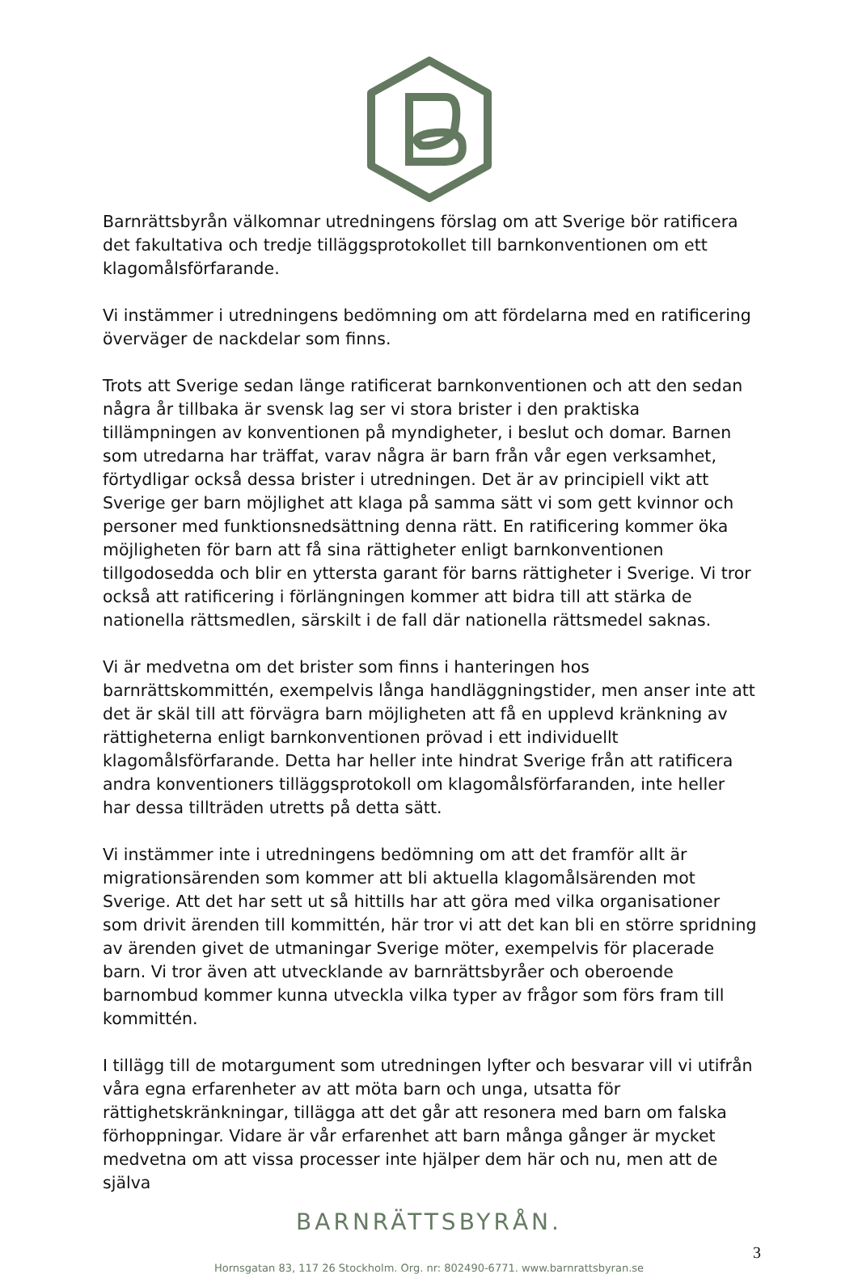Barnrättsbyrån välkomnar utredningens förslag om att Sverige bör ratificera det fakultativa och tredje tilläggsprotokollet till barnkonventionen om ett klagomålsförfarande.
Vi instämmer i utredningens bedömning om att fördelarna med en ratificering överväger de nackdelar som finns.
Trots att Sverige sedan länge ratificerat barnkonventionen och att den sedan några år tillbaka är svensk lag ser vi stora brister i den praktiska tillämpningen av konventionen på myndigheter, i beslut och domar. Barnen som utredarna har träffat, varav några är barn från vår egen verksamhet, förtydligar också dessa brister i utredningen. Det är av principiell vikt att Sverige ger barn möjlighet att klaga på samma sätt vi som gett kvinnor och personer med funktionsnedsättning denna rätt. En ratificering kommer öka möjligheten för barn att få sina rättigheter enligt barnkonventionen tillgodosedda och blir en yttersta garant för barns rättigheter i Sverige. Vi tror också att ratificering i förlängningen kommer att bidra till att stärka de nationella rättsmedlen, särskilt i de fall där nationella rättsmedel saknas.
Vi är medvetna om det brister som finns i hanteringen hos barnrättskommittén, exempelvis långa handläggningstider, men anser inte att det är skäl till att förvägra barn möjligheten att få en upplevd kränkning av rättigheterna enligt barnkonventionen prövad i ett individuellt klagomålsförfarande. Detta har heller inte hindrat Sverige från att ratificera andra konventioners tilläggsprotokoll om klagomålsförfaranden, inte heller har dessa tillträden utretts på detta sätt.
Vi instämmer inte i utredningens bedömning om att det framför allt är migrationsärenden som kommer att bli aktuella klagomålsärenden mot Sverige. Att det har sett ut så hittills har att göra med vilka organisationer som drivit ärenden till kommittén, här tror vi att det kan bli en större spridning av ärenden givet de utmaningar Sverige möter, exempelvis för placerade barn. Vi tror även att utvecklande av barnrättsbyråer och oberoende barnombud kommer kunna utveckla vilka typer av frågor som förs fram till kommittén.
I tillägg till de motargument som utredningen lyfter och besvarar vill vi utifrån våra egna erfarenheter av att möta barn och unga, utsatta för rättighetskränkningar, tillägga att det går att resonera med barn om falska förhoppningar. Vidare är vår erfarenhet att barn många gånger är mycket medvetna om att vissa processer inte hjälper dem här och nu, men att de själva
BARNRÄTTSBYRÅN.
3
Hornsgatan 83, 117 26 Stockholm. Org. nr: 802490-6771. www.barnrattsbyran.se